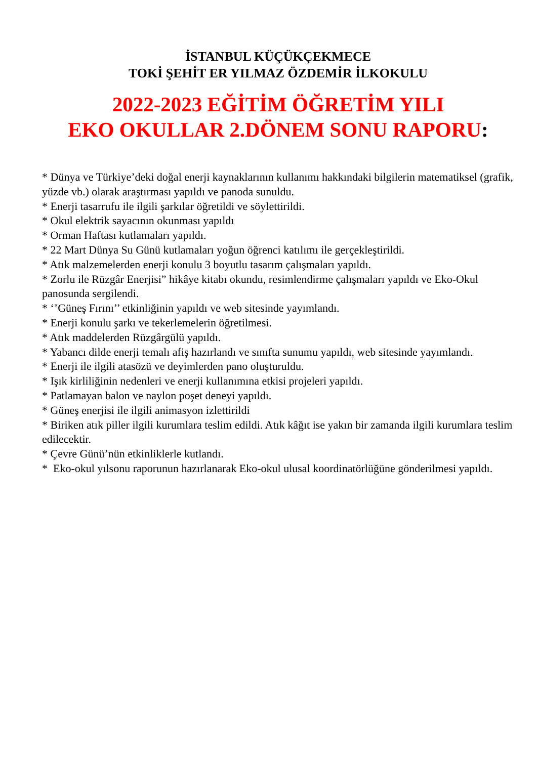İSTANBUL KÜÇÜKÇEKMECE
TOKİ ŞEHİT ER YILMAZ ÖZDEMİR İLKOKULU
2022-2023 EĞİTİM ÖĞRETİM YILI
EKO OKULLAR 2.DÖNEM SONU RAPORU:
* Dünya ve Türkiye’deki doğal enerji kaynaklarının kullanımı hakkındaki bilgilerin matematiksel (grafik, yüzde vb.) olarak araştırması yapıldı ve panoda sunuldu.
* Enerji tasarrufu ile ilgili şarkılar öğretildi ve söylettirildi.
* Okul elektrik sayacının okunması yapıldı
* Orman Haftası kutlamaları yapıldı.
* 22 Mart Dünya Su Günü kutlamaları yoğun öğrenci katılımı ile gerçekleştirildi.
* Atık malzemelerden enerji konulu 3 boyutlu tasarım çalışmaları yapıldı.
* Zorlu ile Rüzgâr Enerjisi” hikâye kitabı okundu, resimlendirme çalışmaları yapıldı ve Eko-Okul panosunda sergilendi.
* ‘’Güneş Fırını’’ etkinliğinin yapıldı ve web sitesinde yayımlandı.
* Enerji konulu şarkı ve tekerlemelerin öğretilmesi.
* Atık maddelerden Rüzgârgülü yapıldı.
* Yabancı dilde enerji temalı afiş hazırlandı ve sınıfta sunumu yapıldı, web sitesinde yayımlandı.
* Enerji ile ilgili atasözü ve deyimlerden pano oluşturuldu.
* Işık kirliliğinin nedenleri ve enerji kullanımına etkisi projeleri yapıldı.
* Patlamayan balon ve naylon poşet deneyi yapıldı.
* Güneş enerjisi ile ilgili animasyon izlettirildi
* Biriken atık piller ilgili kurumlara teslim edildi. Atık kâğıt ise yakın bir zamanda ilgili kurumlara teslim edilecektir.
* Çevre Günü’nün etkinliklerle kutlandı.
* Eko-okul yılsonu raporunun hazırlanarak Eko-okul ulusal koordinatörlüğüne gönderilmesi yapıldı.